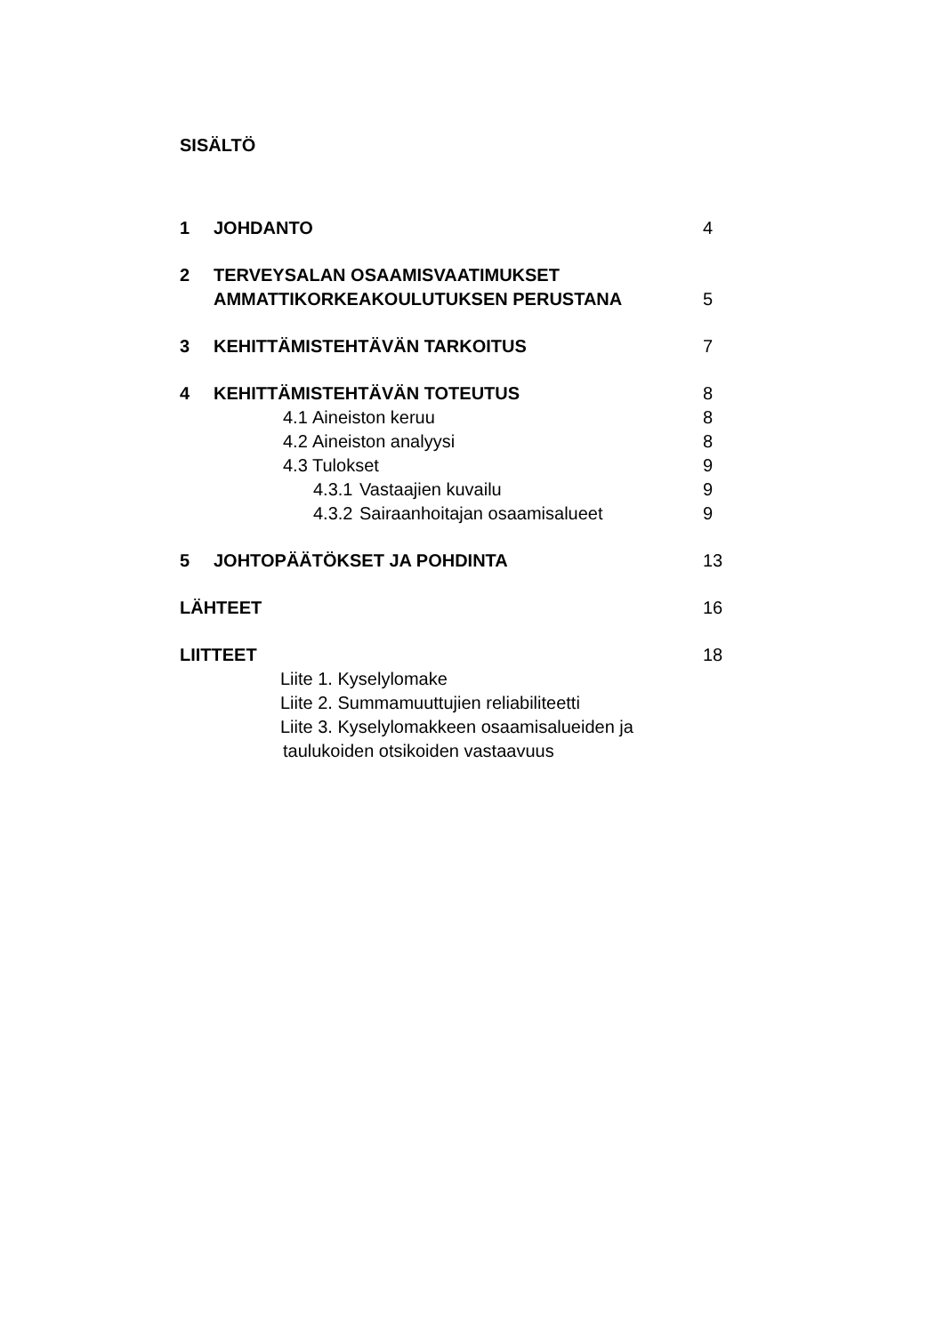SISÄLTÖ
1 JOHDANTO 4
2 TERVEYSALAN OSAAMISVAATIMUKSET
AMMATTIKORKEAKOULUTUKSEN PERUSTANA 5
3 KEHITTÄMISTEHTÄVÄN TARKOITUS 7
4 KEHITTÄMISTEHTÄVÄN TOTEUTUS 8
4.1 Aineiston keruu 8
4.2 Aineiston analyysi 8
4.3 Tulokset 9
4.3.1 Vastaajien kuvailu 9
4.3.2 Sairaanhoitajan osaamisalueet 9
5 JOHTOPÄÄTÖKSET JA POHDINTA 13
LÄHTEET 16
LIITTEET 18
Liite 1. Kyselylomake
Liite 2. Summamuuttujien reliabiliteetti
Liite 3. Kyselylomakkeen osaamisalueiden ja
taulukoiden otsikoiden vastaavuus